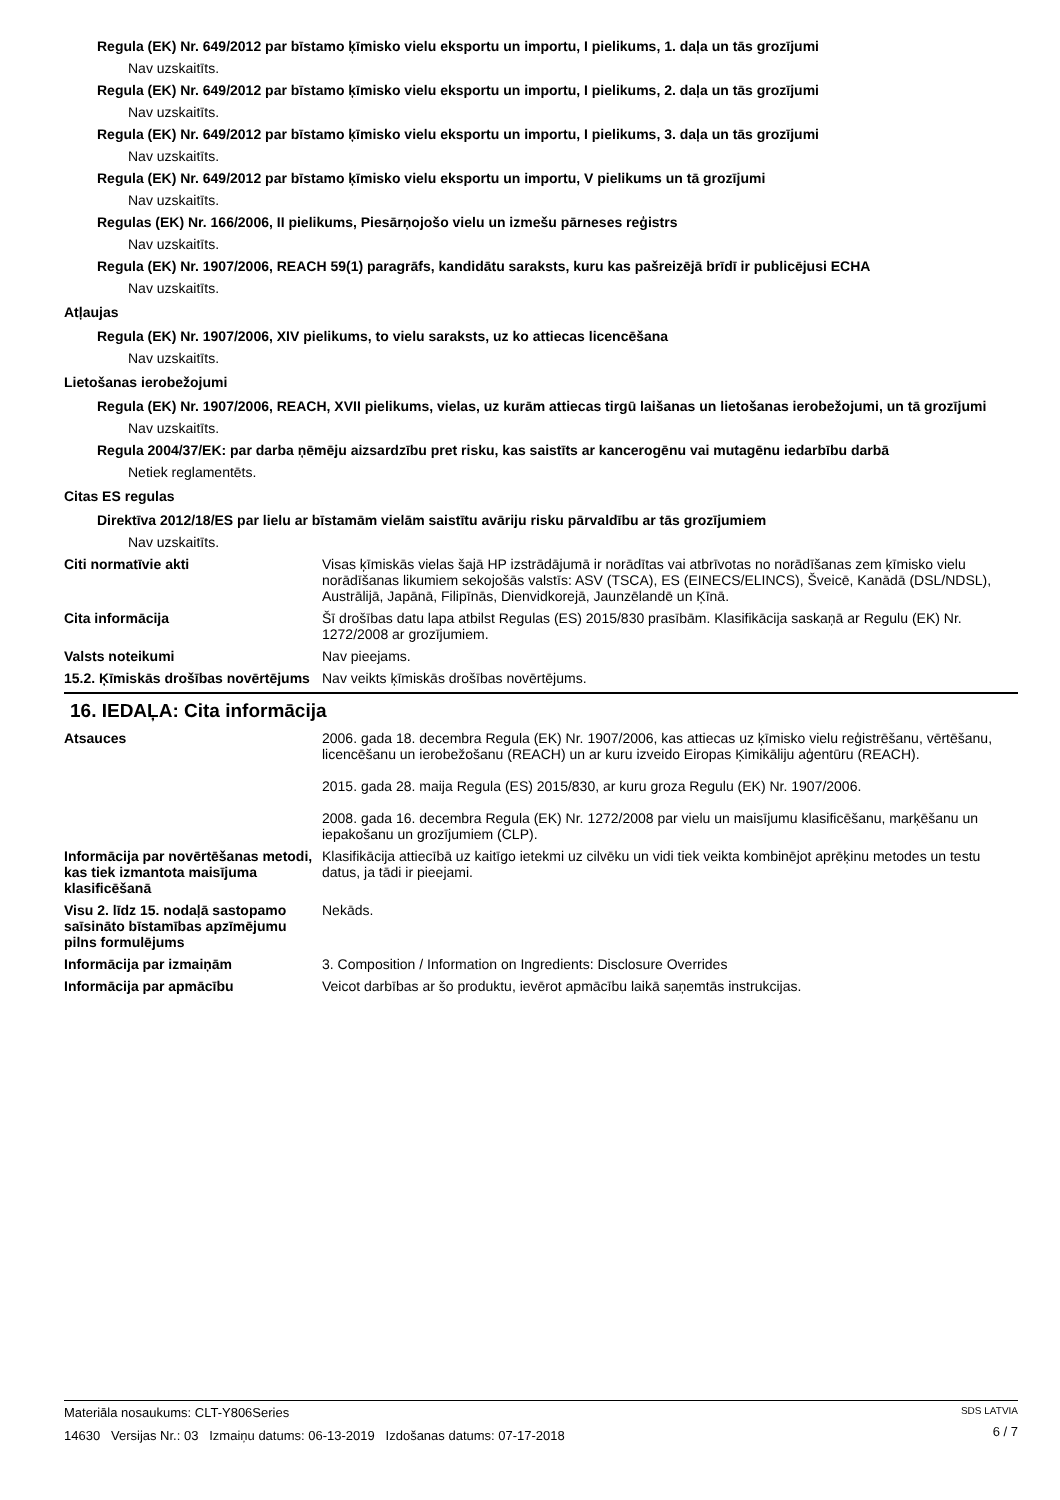Regula (EK) Nr. 649/2012 par bīstamo ķīmisko vielu eksportu un importu, I pielikums, 1. daļa un tās grozījumi
Nav uzskaitīts.
Regula (EK) Nr. 649/2012 par bīstamo ķīmisko vielu eksportu un importu, I pielikums, 2. daļa un tās grozījumi
Nav uzskaitīts.
Regula (EK) Nr. 649/2012 par bīstamo ķīmisko vielu eksportu un importu, I pielikums, 3. daļa un tās grozījumi
Nav uzskaitīts.
Regula (EK) Nr. 649/2012 par bīstamo ķīmisko vielu eksportu un importu, V pielikums un tā grozījumi
Nav uzskaitīts.
Regulas (EK) Nr. 166/2006, II pielikums, Piesārņojošo vielu un izmešu pārneses reģistrs
Nav uzskaitīts.
Regula (EK) Nr. 1907/2006, REACH 59(1) paragrāfs, kandidātu saraksts, kuru kas pašreizējā brīdī ir publicējusi ECHA
Nav uzskaitīts.
Atļaujas
Regula (EK) Nr. 1907/2006, XIV pielikums, to vielu saraksts, uz ko attiecas licencēšana
Nav uzskaitīts.
Lietošanas ierobežojumi
Regula (EK) Nr. 1907/2006, REACH, XVII pielikums, vielas, uz kurām attiecas tirgū laišanas un lietošanas ierobežojumi, un tā grozījumi
Nav uzskaitīts.
Regula 2004/37/EK: par darba ņēmēju aizsardzību pret risku, kas saistīts ar kancerogēnu vai mutagēnu iedarbību darbā
Netiek reglamentēts.
Citas ES regulas
Direktīva 2012/18/ES par lielu ar bīstamām vielām saistītu avāriju risku pārvaldību ar tās grozījumiem
Nav uzskaitīts.
Citi normatīvie akti
Visas ķīmiskās vielas šajā HP izstrādājumā ir norādītas vai atbrīvotas no norādīšanas zem ķīmisko vielu norādīšanas likumiem sekojošās valstīs: ASV (TSCA), ES (EINECS/ELINCS), Šveicē, Kanādā (DSL/NDSL), Austrālijā, Japānā, Filipīnās, Dienvidkorejā, Jaunzēlandē un Ķīnā.
Cita informācija
Šī drošības datu lapa atbilst Regulas (ES) 2015/830 prasībām. Klasifikācija saskaņā ar Regulu (EK) Nr. 1272/2008 ar grozījumiem.
Valsts noteikumi
Nav pieejams.
15.2. Ķīmiskās drošības novērtējums
Nav veikts ķīmiskās drošības novērtējums.
16. IEDAĻA: Cita informācija
Atsauces
2006. gada 18. decembra Regula (EK) Nr. 1907/2006, kas attiecas uz ķīmisko vielu reģistrēšanu, vērtēšanu, licencēšanu un ierobežošanu (REACH) un ar kuru izveido Eiropas Ķimikāliju aģentūru (REACH).
2015. gada 28. maija Regula (ES) 2015/830, ar kuru groza Regulu (EK) Nr. 1907/2006.
2008. gada 16. decembra Regula (EK) Nr. 1272/2008 par vielu un maisījumu klasificēšanu, marķēšanu un iepakošanu un grozījumiem (CLP).
Informācija par novērtēšanas metodi, kas tiek izmantota maisījuma klasificēšanā
Klasifikācija attiecībā uz kaitīgo ietekmi uz cilvēku un vidi tiek veikta kombinējot aprēķinu metodes un testu datus, ja tādi ir pieejami.
Visu 2. līdz 15. nodaļā sastopamo saīsināto bīstamības apzīmējumu pilns formulējums
Nekāds.
Informācija par izmaiņām
3. Composition / Information on Ingredients: Disclosure Overrides
Informācija par apmācību
Veicot darbības ar šo produktu, ievērot apmācību laikā saņemtās instrukcijas.
Materiāla nosaukums: CLT-Y806Series
14630 Versijas Nr.: 03 Izmaiņu datums: 06-13-2019 Izdošanas datums: 07-17-2018
SDS LATVIA
6 / 7